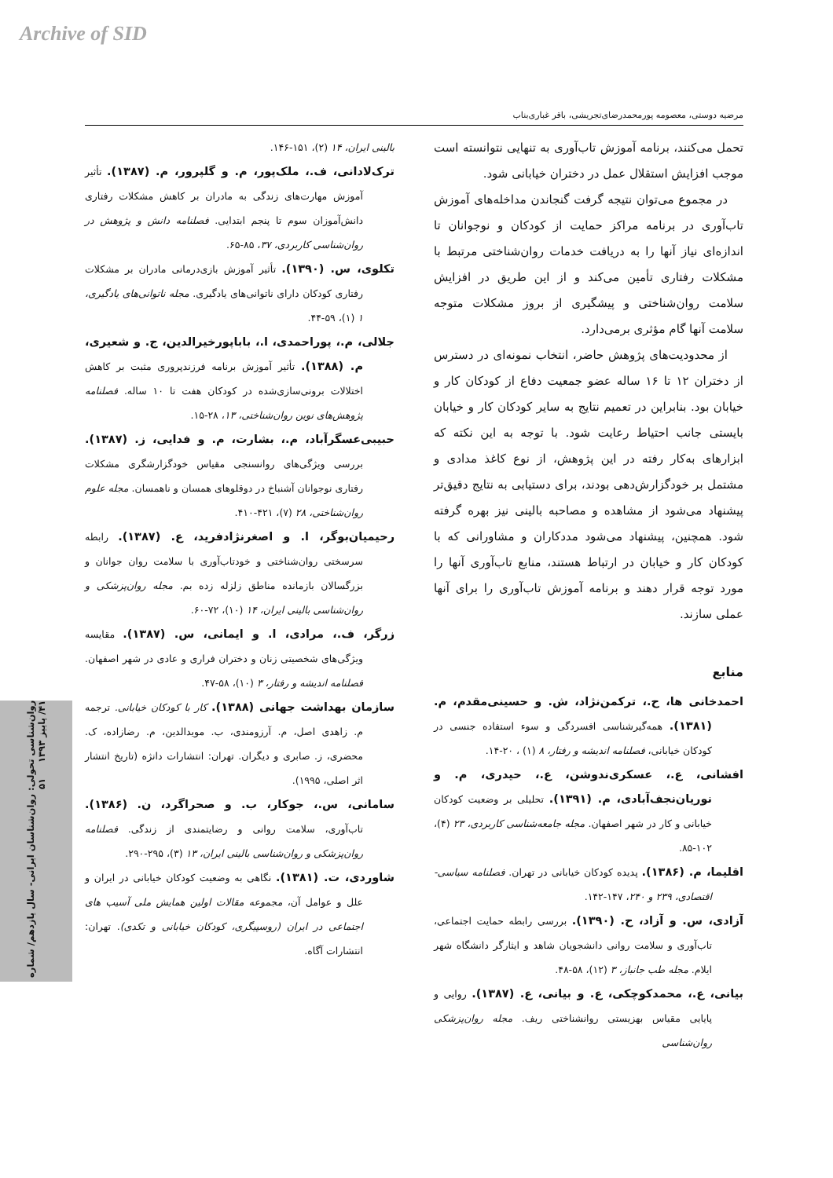Archive of SID
مرضیه دوستی، معصومه پورمحمدرضای‌تجریشی، باقر غباری‌بناب
تحمل می‌کنند، برنامه آموزش تاب‌آوری به تنهایی نتوانسته است موجب افزایش استقلال عمل در دختران خیابانی شود.
در مجموع می‌توان نتیجه گرفت گنجاندن مداخله‌های آموزش تاب‌آوری در برنامه مراکز حمایت از کودکان و نوجوانان تا اندازه‌ای نیاز آنها را به دریافت خدمات روان‌شناختی مرتبط با مشکلات رفتاری تأمین می‌کند و از این طریق در افزایش سلامت روان‌شناختی و پیشگیری از بروز مشکلات متوجه سلامت آنها گام مؤثری برمی‌دارد.
از محدودیت‌های پژوهش حاضر، انتخاب نمونه‌ای در دسترس از دختران ۱۲ تا ۱۶ ساله عضو جمعیت دفاع از کودکان کار و خیابان بود. بنابراین در تعمیم نتایج به سایر کودکان کار و خیابان بایستی جانب احتیاط رعایت شود. با توجه به این نکته که ابزارهای به‌کار رفته در این پژوهش، از نوع کاغذ مدادی و مشتمل بر خودگزارش‌دهی بودند، برای دستیابی به نتایج دقیق‌تر پیشنهاد می‌شود از مشاهده و مصاحبه بالینی نیز بهره گرفته شود. همچنین، پیشنهاد می‌شود مددکاران و مشاورانی که با کودکان کار و خیابان در ارتباط هستند، منابع تاب‌آوری آنها را مورد توجه قرار دهند و برنامه آموزش تاب‌آوری را برای آنها عملی سازند.
منابع
احمدخانی ها، ح.، ترکمن‌نژاد، ش. و حسینی‌مقدم، م. (۱۳۸۱). همه‌گیرشناسی افسردگی و سوء استفاده جنسی در کودکان خیابانی، فصلنامه اندیشه و رفتار، ۸ (۱) ، ۲۰-۱۴.
افشانی، ع.، عسکری‌ندوشن، ع.، حیدری، م. و نوریان‌نجف‌آبادی، م. (۱۳۹۱). تحلیلی بر وضعیت کودکان خیابانی و کار در شهر اصفهان. مجله جامعه‌شناسی کاربردی، ۲۳ (۴)، ۱۰۲-۸۵.
اقلیما، م. (۱۳۸۶). پدیده کودکان خیابانی در تهران. فصلنامه سیاسی- اقتصادی، ۲۳۹ و ۲۴۰، ۱۴۷-۱۴۲.
آزادی، س. و آزاد، ح. (۱۳۹۰). بررسی رابطه حمایت اجتماعی، تاب‌آوری و سلامت روانی دانشجویان شاهد و ایثارگر دانشگاه شهر ایلام. مجله طب جانباز، ۳ (۱۲)، ۵۸-۴۸.
بیانی، ع.، محمدکوچکی، ع. و بیانی، ع. (۱۳۸۷). روایی و پایایی مقیاس بهزیستی روانشناختی ریف. مجله روان‌پزشکی روان‌شناسی
بالینی ایران، ۱۴ (۲)، ۱۵۱-۱۴۶.
ترک‌لادانی، ف.، ملک‌پور، م. و گلپرور، م. (۱۳۸۷). تأثیر آموزش مهارت‌های زندگی به مادران بر کاهش مشکلات رفتاری دانش‌آموزان سوم تا پنجم ابتدایی. فصلنامه دانش و پژوهش در روان‌شناسی کاربردی، ۳۷، ۸۵-۶۵.
تکلوی، س. (۱۳۹۰). تأثیر آموزش بازی‌درمانی مادران بر مشکلات رفتاری کودکان دارای ناتوانی‌های یادگیری. مجله ناتوانی‌های یادگیری، ۱ (۱)، ۵۹-۴۴.
جلالی، م.، پوراحمدی، ا.، باباپورخیرالدین، ج. و شعیری، م. (۱۳۸۸). تأثیر آموزش برنامه فرزندپروری مثبت بر کاهش اختلالات برونی‌سازی‌شده در کودکان هفت تا ۱۰ ساله. فصلنامه پژوهش‌های نوین روان‌شناختی، ۱۳، ۲۸-۱۵.
حبیبی‌عسگرآباد، م.، بشارت، م. و فدایی، ز. (۱۳۸۷). بررسی ویژگی‌های روانسنجی مقیاس خودگزارشگری مشکلات رفتاری نوجوانان آشنباخ در دوقلوهای همسان و ناهمسان. مجله علوم روان‌شناختی، ۲۸ (۷)، ۴۲۱-۴۱۰.
رحیمیان‌بوگر، ا. و اصغرنژادفرید، ع. (۱۳۸۷). رابطه سرسختی روان‌شناختی و خودتاب‌آوری با سلامت روان جوانان و بزرگسالان بازمانده مناطق زلزله زده بم. مجله روان‌پزشکی و روان‌شناسی بالینی ایران، ۱۴ (۱۰)، ۷۲-۶۰.
زرگر، ف.، مرادی، ا. و ایمانی، س. (۱۳۸۷). مقایسه ویژگی‌های شخصیتی زنان و دختران فراری و عادی در شهر اصفهان. فصلنامه اندیشه و رفتار، ۳ (۱۰)، ۵۸-۴۷.
سازمان بهداشت جهانی (۱۳۸۸). کار با کودکان خیابانی. ترجمه م. زاهدی اصل، م. آرزومندی، ب. مویدالدین، م. رضازاده، ک. محضری، ز. صابری و دیگران. تهران: انتشارات دانژه (تاریخ انتشار اثر اصلی، ۱۹۹۵).
سامانی، س.، جوکار، ب. و صحراگرد، ن. (۱۳۸۶). تاب‌آوری، سلامت روانی و رضایتمندی از زندگی. فصلنامه روان‌پزشکی و روان‌شناسی بالینی ایران، ۱۳ (۳)، ۲۹۵-۲۹۰.
شاوردی، ت. (۱۳۸۱). نگاهی به وضعیت کودکان خیابانی در ایران و علل و عوامل آن، مجموعه مقالات اولین همایش ملی آسیب های اجتماعی در ایران (روسپیگری، کودکان خیابانی و تکدی). تهران: انتشارات آگاه.
روان‌شناسی تحولی: روان‌شناسان ایرانی- سال یازدهم/ شماره ۴۱/ پاییز ۱۳۹۳ ۵۱